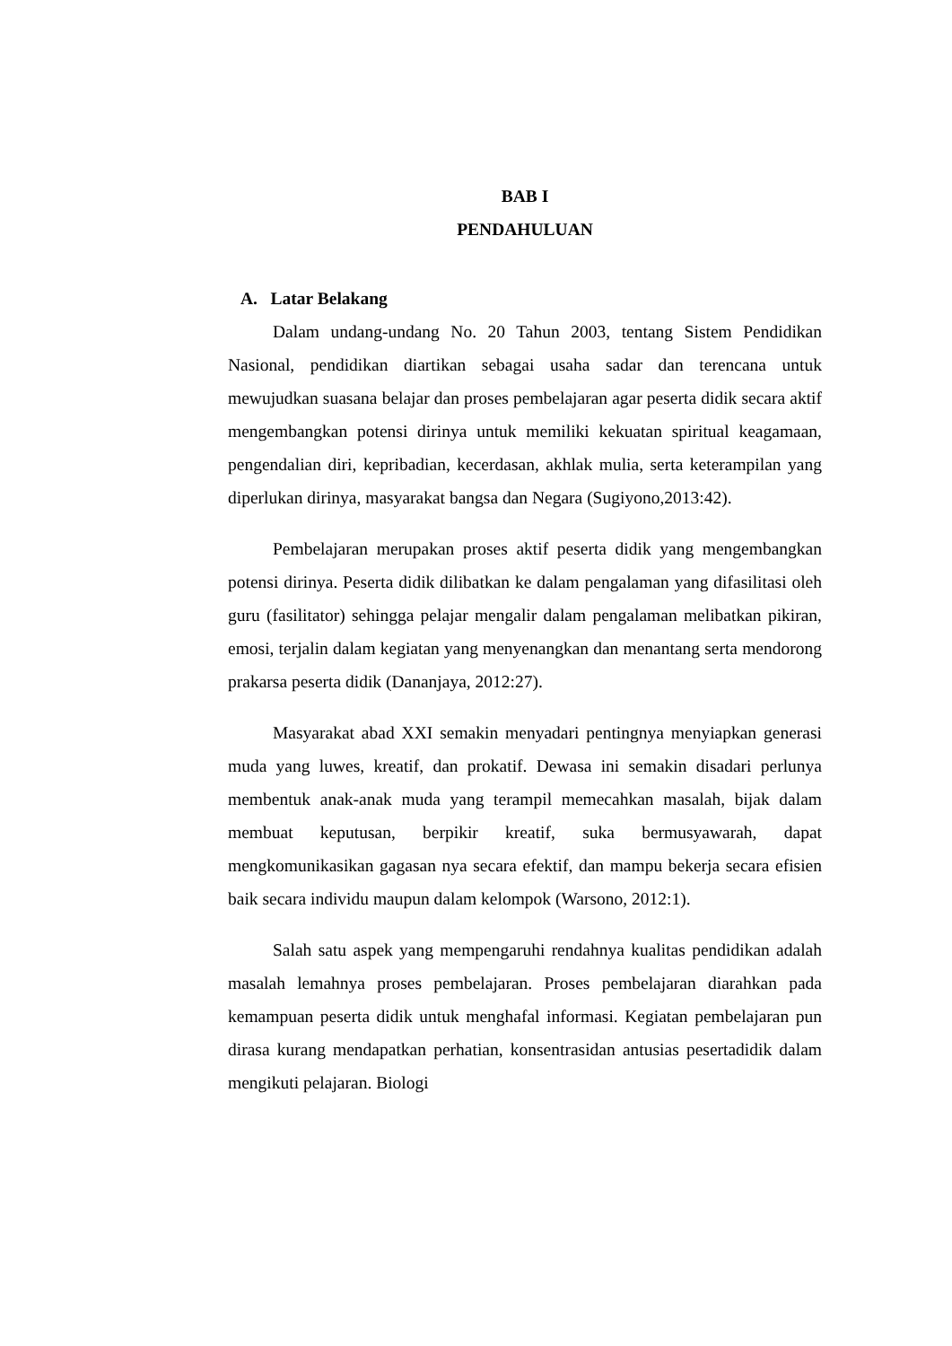BAB I
PENDAHULUAN
A. Latar Belakang
Dalam undang-undang No. 20 Tahun 2003, tentang Sistem Pendidikan Nasional, pendidikan diartikan sebagai usaha sadar dan terencana untuk mewujudkan suasana belajar dan proses pembelajaran agar peserta didik secara aktif mengembangkan potensi dirinya untuk memiliki kekuatan spiritual keagamaan, pengendalian diri, kepribadian, kecerdasan, akhlak mulia, serta keterampilan yang diperlukan dirinya, masyarakat bangsa dan Negara (Sugiyono,2013:42).
Pembelajaran merupakan proses aktif peserta didik yang mengembangkan potensi dirinya. Peserta didik dilibatkan ke dalam pengalaman yang difasilitasi oleh guru (fasilitator) sehingga pelajar mengalir dalam pengalaman melibatkan pikiran, emosi, terjalin dalam kegiatan yang menyenangkan dan menantang serta mendorong prakarsa peserta didik (Dananjaya, 2012:27).
Masyarakat abad XXI semakin menyadari pentingnya menyiapkan generasi muda yang luwes, kreatif, dan prokatif. Dewasa ini semakin disadari perlunya membentuk anak-anak muda yang terampil memecahkan masalah, bijak dalam membuat keputusan, berpikir kreatif, suka bermusyawarah, dapat mengkomunikasikan gagasan nya secara efektif, dan mampu bekerja secara efisien baik secara individu maupun dalam kelompok (Warsono, 2012:1).
Salah satu aspek yang mempengaruhi rendahnya kualitas pendidikan adalah masalah lemahnya proses pembelajaran. Proses pembelajaran diarahkan pada kemampuan peserta didik untuk menghafal informasi. Kegiatan pembelajaran pun dirasa kurang mendapatkan perhatian, konsentrasidan antusias pesertadidik dalam mengikuti pelajaran. Biologi